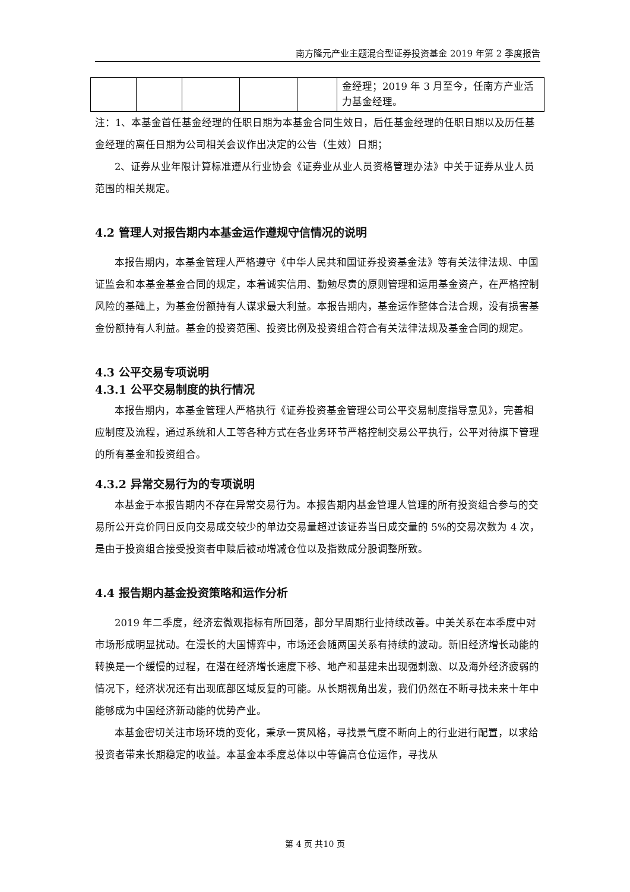南方隆元产业主题混合型证券投资基金 2019 年第 2 季度报告
| | | | | | 金经理；2019 年 3 月至今，任南方产业活力基金经理。 |
注：1、本基金首任基金经理的任职日期为本基金合同生效日，后任基金经理的任职日期以及历任基金经理的离任日期为公司相关会议作出决定的公告（生效）日期；
2、证券从业年限计算标准遵从行业协会《证券业从业人员资格管理办法》中关于证券从业人员范围的相关规定。
4.2 管理人对报告期内本基金运作遵规守信情况的说明
本报告期内，本基金管理人严格遵守《中华人民共和国证券投资基金法》等有关法律法规、中国证监会和本基金基金合同的规定，本着诚实信用、勤勉尽责的原则管理和运用基金资产，在严格控制风险的基础上，为基金份额持有人谋求最大利益。本报告期内，基金运作整体合法合规，没有损害基金份额持有人利益。基金的投资范围、投资比例及投资组合符合有关法律法规及基金合同的规定。
4.3 公平交易专项说明
4.3.1 公平交易制度的执行情况
本报告期内，本基金管理人严格执行《证券投资基金管理公司公平交易制度指导意见》，完善相应制度及流程，通过系统和人工等各种方式在各业务环节严格控制交易公平执行，公平对待旗下管理的所有基金和投资组合。
4.3.2 异常交易行为的专项说明
本基金于本报告期内不存在异常交易行为。本报告期内基金管理人管理的所有投资组合参与的交易所公开竞价同日反向交易成交较少的单边交易量超过该证券当日成交量的 5%的交易次数为 4 次，是由于投资组合接受投资者申赎后被动增减仓位以及指数成分股调整所致。
4.4 报告期内基金投资策略和运作分析
2019 年二季度，经济宏微观指标有所回落，部分早周期行业持续改善。中美关系在本季度中对市场形成明显扰动。在漫长的大国博弈中，市场还会随两国关系有持续的波动。新旧经济增长动能的转换是一个缓慢的过程，在潜在经济增长速度下移、地产和基建未出现强刺激、以及海外经济疲弱的情况下，经济状况还有出现底部区域反复的可能。从长期视角出发，我们仍然在不断寻找未来十年中能够成为中国经济新动能的优势产业。
本基金密切关注市场环境的变化，秉承一贯风格，寻找景气度不断向上的行业进行配置，以求给投资者带来长期稳定的收益。本基金本季度总体以中等偏高仓位运作，寻找从
第 4 页 共10 页